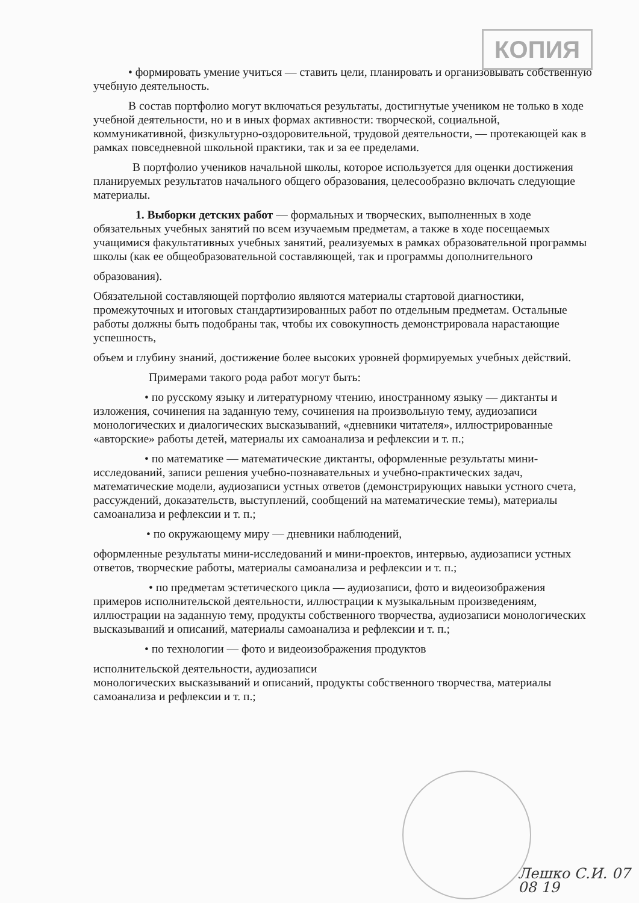КОПИЯ
• формировать умение учиться — ставить цели, планировать и организовывать собственную учебную деятельность.
В состав портфолио могут включаться результаты, достигнутые учеником не только в ходе учебной деятельности, но и в иных формах активности: творческой, социальной, коммуникативной, физкультурно-оздоровительной, трудовой деятельности, — протекающей как в рамках повседневной школьной практики, так и за ее пределами.
В портфолио учеников начальной школы, которое используется для оценки достижения планируемых результатов начального общего образования, целесообразно включать следующие материалы.
1. Выборки детских работ — формальных и творческих, выполненных в ходе обязательных учебных занятий по всем изучаемым предметам, а также в ходе посещаемых учащимися факультативных учебных занятий, реализуемых в рамках образовательной программы школы (как ее общеобразовательной составляющей, так и программы дополнительного
образования).
Обязательной составляющей портфолио являются материалы стартовой диагностики, промежуточных и итоговых стандартизированных работ по отдельным предметам. Остальные работы должны быть подобраны так, чтобы их совокупность демонстрировала нарастающие успешность,
объем и глубину знаний, достижение более высоких уровней формируемых учебных действий.
Примерами такого рода работ могут быть:
• по русскому языку и литературному чтению, иностранному языку — диктанты и изложения, сочинения на заданную тему, сочинения на произвольную тему, аудиозаписи монологических и диалогических высказываний, «дневники читателя», иллюстрированные «авторские» работы детей, материалы их самоанализа и рефлексии и т. п.;
• по математике — математические диктанты, оформленные результаты мини-исследований, записи решения учебно-познавательных и учебно-практических задач, математические модели, аудиозаписи устных ответов (демонстрирующих навыки устного счета, рассуждений, доказательств, выступлений, сообщений на математические темы), материалы самоанализа и рефлексии и т. п.;
• по окружающему миру — дневники наблюдений,
оформленные результаты мини-исследований и мини-проектов, интервью, аудиозаписи устных ответов, творческие работы, материалы самоанализа и рефлексии и т. п.;
• по предметам эстетического цикла — аудиозаписи, фото и видеоизображения примеров исполнительской деятельности, иллюстрации к музыкальным произведениям, иллюстрации на заданную тему, продукты собственного творчества, аудиозаписи монологических высказываний и описаний, материалы самоанализа и рефлексии и т. п.;
• по технологии — фото и видеоизображения продуктов
исполнительской деятельности, аудиозаписи
монологических высказываний и описаний, продукты собственного творчества, материалы самоанализа и рефлексии и т. п.;
Лешко С.И. 07 08 19